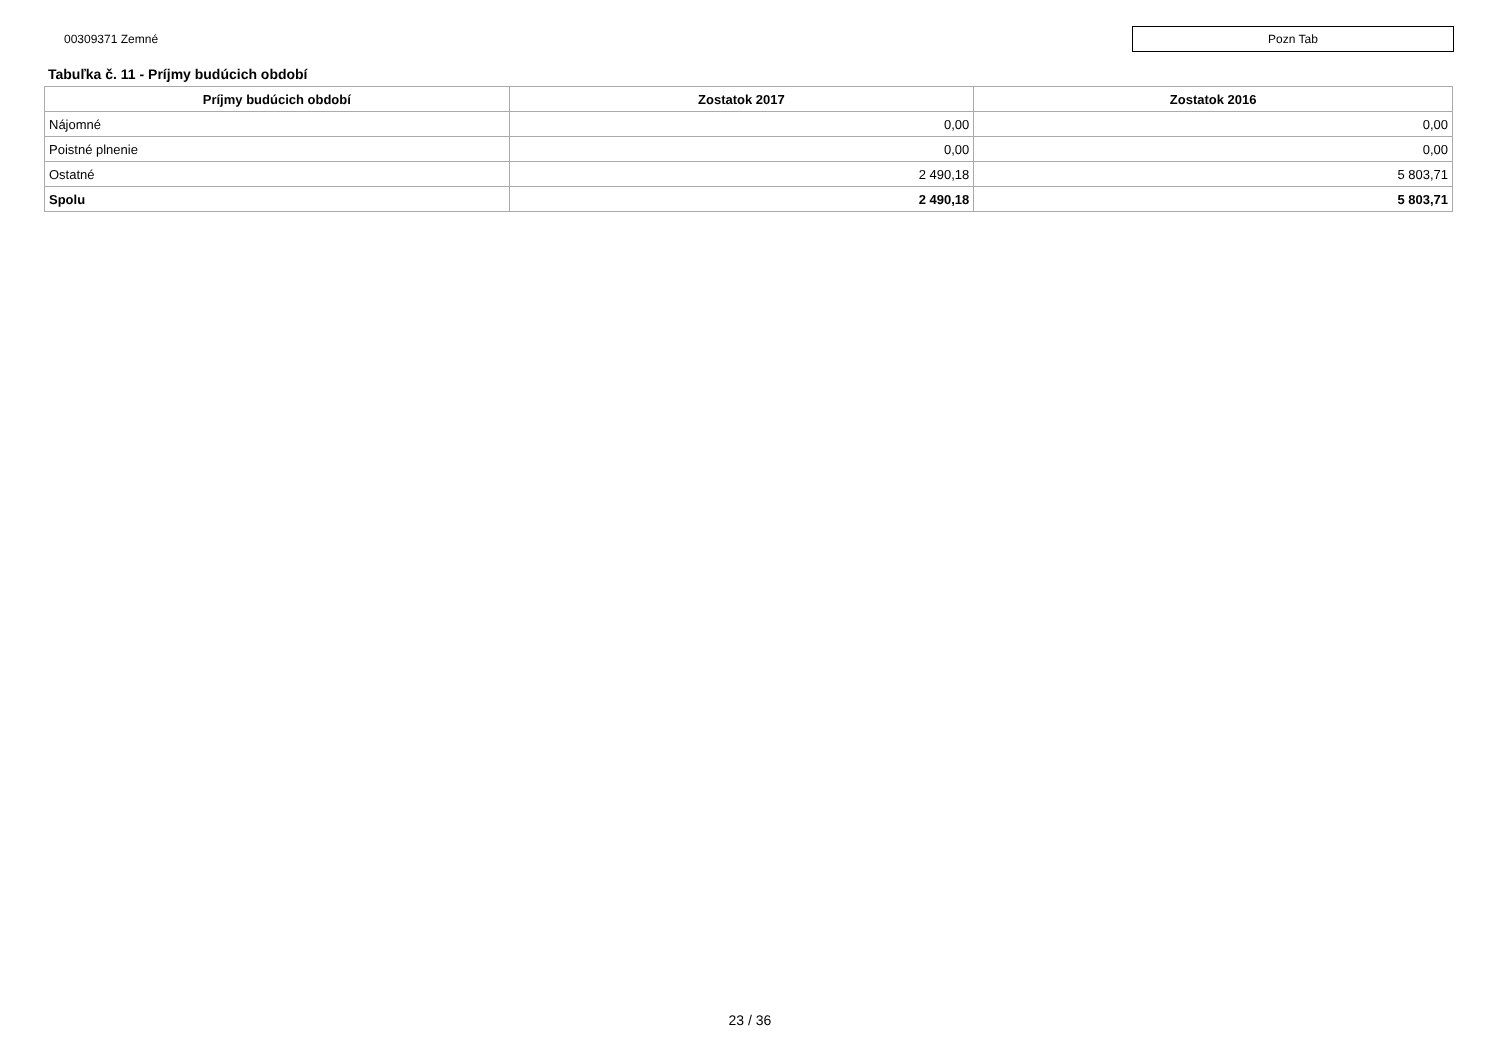00309371 Zemné
Pozn Tab
Tabuľka č. 11 - Príjmy budúcich období
| Príjmy budúcich období | Zostatok 2017 | Zostatok 2016 |
| --- | --- | --- |
| Nájomné | 0,00 | 0,00 |
| Poistné plnenie | 0,00 | 0,00 |
| Ostatné | 2 490,18 | 5 803,71 |
| Spolu | 2 490,18 | 5 803,71 |
23 / 36